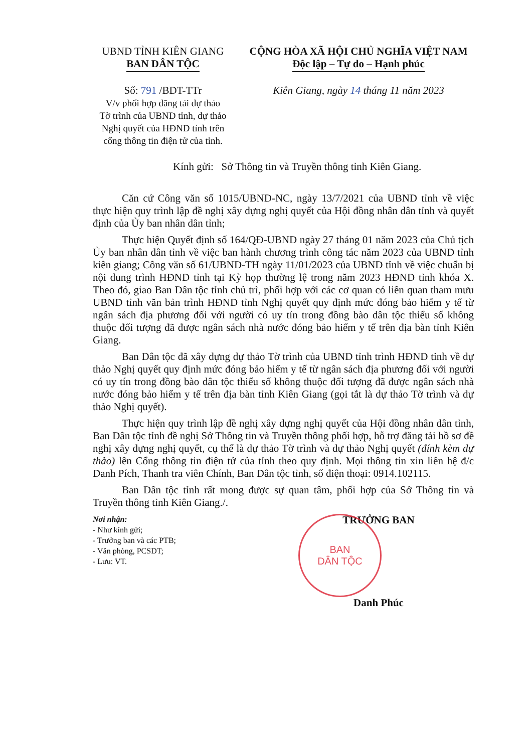UBND TỈNH KIÊN GIANG
BAN DÂN TỘC
Số: 791 /BDT-TTr
V/v phối hợp đăng tải dự thảo
Tờ trình của UBND tỉnh, dự thảo
Nghị quyết của HĐND tỉnh trên
cổng thông tin điện tử của tỉnh.
CỘNG HÒA XÃ HỘI CHỦ NGHĨA VIỆT NAM
Độc lập – Tự do – Hạnh phúc
Kiên Giang, ngày 14 tháng 11 năm 2023
Kính gửi: Sở Thông tin và Truyền thông tỉnh Kiên Giang.
Căn cứ Công văn số 1015/UBND-NC, ngày 13/7/2021 của UBND tỉnh về việc thực hiện quy trình lập đề nghị xây dựng nghị quyết của Hội đồng nhân dân tỉnh và quyết định của Ủy ban nhân dân tỉnh;
Thực hiện Quyết định số 164/QĐ-UBND ngày 27 tháng 01 năm 2023 của Chủ tịch Ủy ban nhân dân tỉnh về việc ban hành chương trình công tác năm 2023 của UBND tỉnh kiên giang; Công văn số 61/UBND-TH ngày 11/01/2023 của UBND tỉnh về việc chuẩn bị nội dung trình HĐND tỉnh tại Kỳ họp thường lệ trong năm 2023 HĐND tỉnh khóa X. Theo đó, giao Ban Dân tộc tỉnh chủ trì, phối hợp với các cơ quan có liên quan tham mưu UBND tỉnh văn bản trình HĐND tỉnh Nghị quyết quy định mức đóng bảo hiểm y tế từ ngân sách địa phương đối với người có uy tín trong đồng bào dân tộc thiểu số không thuộc đối tượng đã được ngân sách nhà nước đóng bảo hiểm y tế trên địa bàn tỉnh Kiên Giang.
Ban Dân tộc đã xây dựng dự thảo Tờ trình của UBND tỉnh trình HĐND tỉnh về dự thảo Nghị quyết quy định mức đóng bảo hiểm y tế từ ngân sách địa phương đối với người có uy tín trong đồng bào dân tộc thiểu số không thuộc đối tượng đã được ngân sách nhà nước đóng bảo hiểm y tế trên địa bàn tỉnh Kiên Giang (gọi tắt là dự thảo Tờ trình và dự thảo Nghị quyết).
Thực hiện quy trình lập đề nghị xây dựng nghị quyết của Hội đồng nhân dân tỉnh, Ban Dân tộc tỉnh đề nghị Sở Thông tin và Truyền thông phối hợp, hỗ trợ đăng tải hồ sơ đề nghị xây dựng nghị quyết, cụ thể là dự thảo Tờ trình và dự thảo Nghị quyết (đính kèm dự thảo) lên Cổng thông tin điện tử của tỉnh theo quy định. Mọi thông tin xin liên hệ đ/c Danh Pích, Thanh tra viên Chính, Ban Dân tộc tỉnh, số điện thoại: 0914.102115.
Ban Dân tộc tỉnh rất mong được sự quan tâm, phối hợp của Sở Thông tin và Truyền thông tỉnh Kiên Giang./.
Nơi nhận:
- Như kính gửi;
- Trưởng ban và các PTB;
- Văn phòng, PCSDT;
- Lưu: VT.
BAN
DÂN TỘC
TRƯỞNG BAN
Danh Phúc